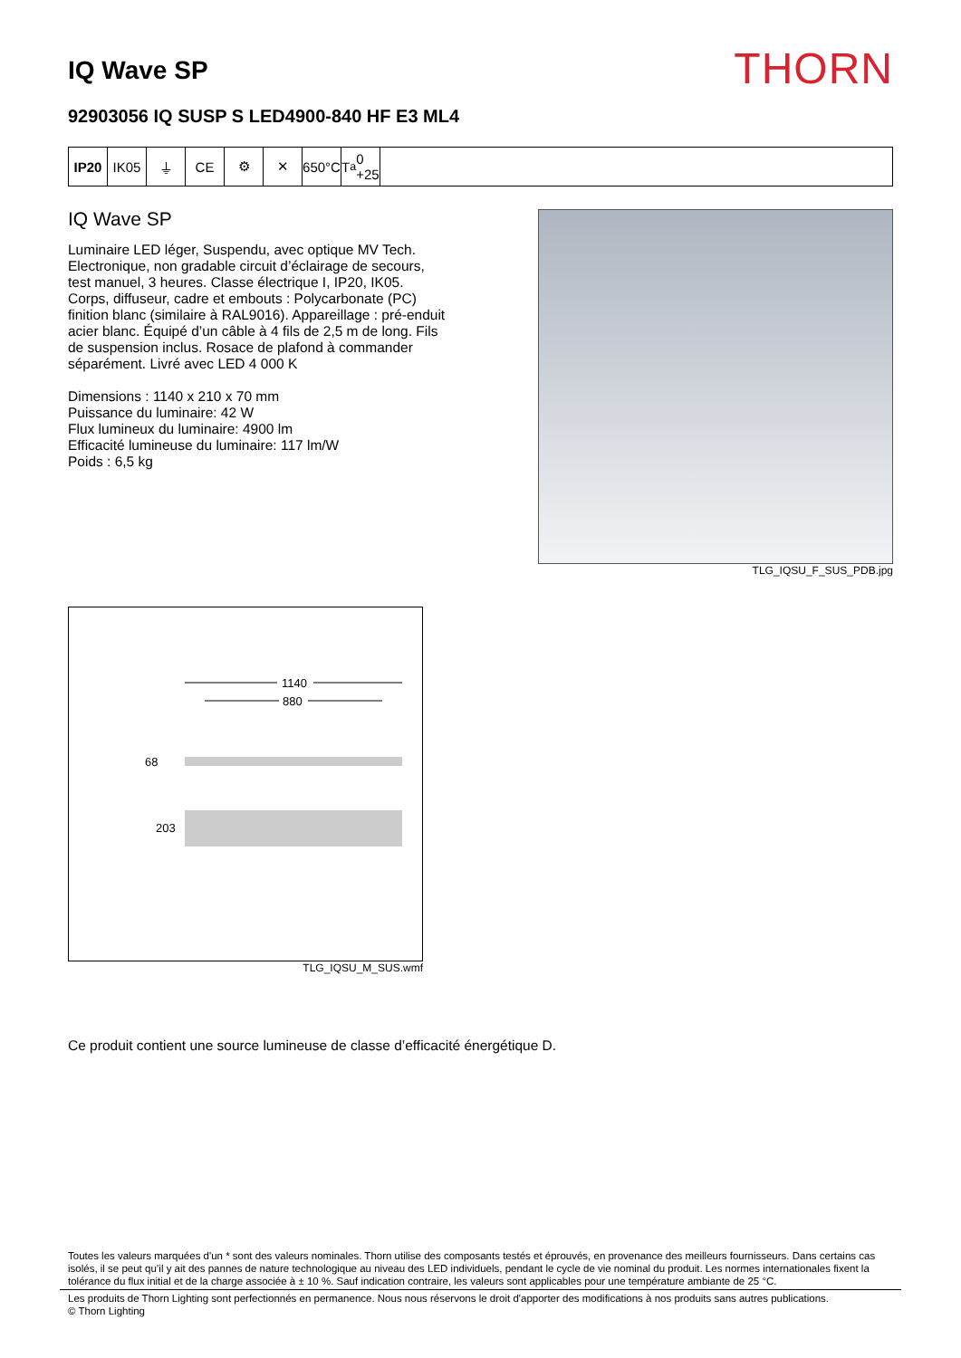IQ Wave SP
THORN
92903056 IQ SUSP S LED4900-840 HF E3 ML4
IP20 IK05 ⏚ CE ⚙ ✕ 650°C
T<sub>a</sub> 0 +25
IQ Wave SP
Luminaire LED léger, Suspendu, avec optique MV Tech. Electronique, non gradable circuit d’éclairage de secours, test manuel, 3 heures. Classe électrique I, IP20, IK05. Corps, diffuseur, cadre et embouts : Polycarbonate (PC) finition blanc (similaire à RAL9016). Appareillage : pré-enduit acier blanc. Équipé d’un câble à 4 fils de 2,5 m de long. Fils de suspension inclus. Rosace de plafond à commander séparément. Livré avec LED 4 000 K
Dimensions : 1140 x 210 x 70 mm
Puissance du luminaire: 42 W
Flux lumineux du luminaire: 4900 lm
Efficacité lumineuse du luminaire: 117 lm/W
Poids : 6,5 kg
TLG_IQSU_F_SUS_PDB.jpg
1140
880
68
203
TLG_IQSU_M_SUS.wmf
Ce produit contient une source lumineuse de classe d’efficacité énergétique D.
Toutes les valeurs marquées d'un * sont des valeurs nominales. Thorn utilise des composants testés et éprouvés, en provenance des meilleurs fournisseurs. Dans certains cas isolés, il se peut qu’il y ait des pannes de nature technologique au niveau des LED individuels, pendant le cycle de vie nominal du produit. Les normes internationales fixent la tolérance du flux initial et de la charge associée à ± 10 %. Sauf indication contraire, les valeurs sont applicables pour une température ambiante de 25 °C.
Les produits de Thorn Lighting sont perfectionnés en permanence. Nous nous réservons le droit d'apporter des modifications à nos produits sans autres publications.
© Thorn Lighting